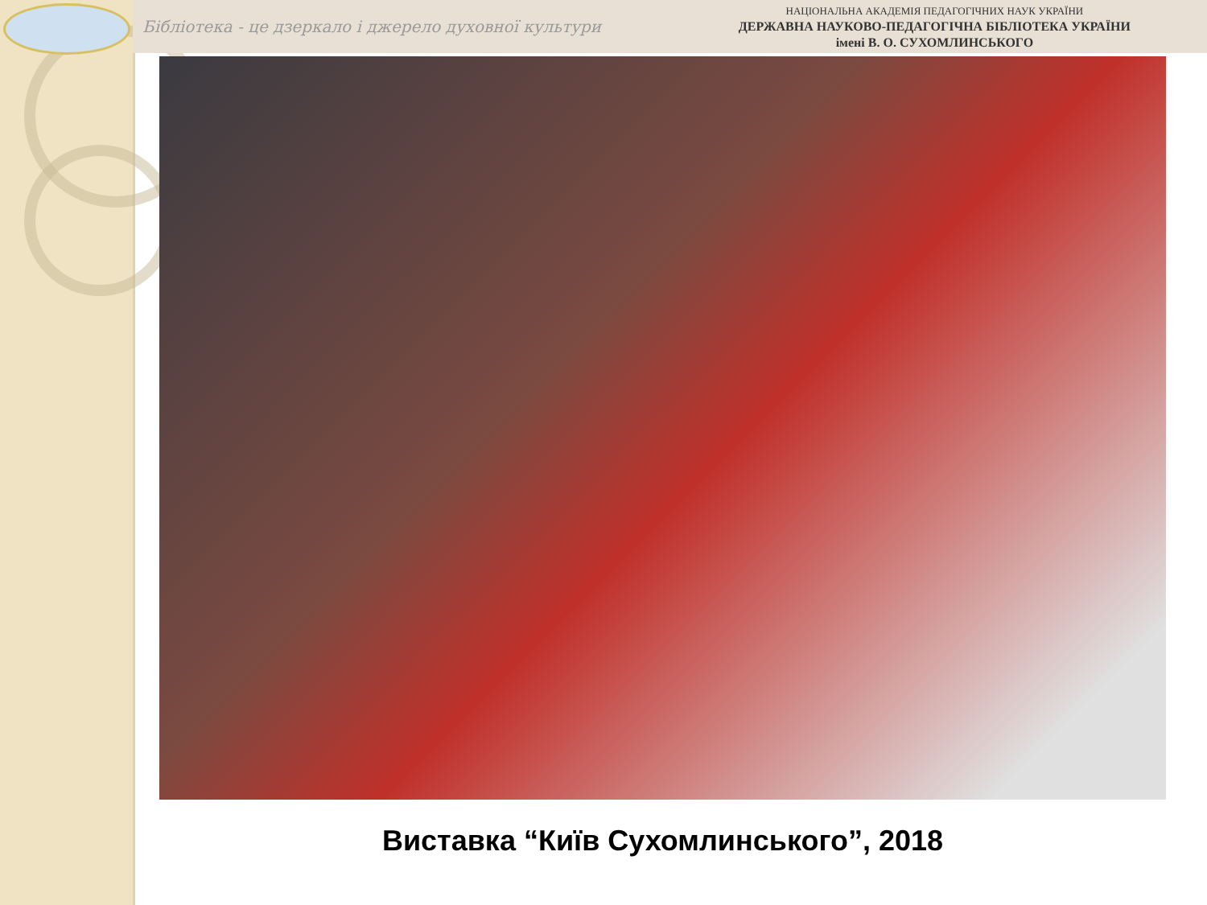Бібліотека - це дзеркало і джерело духовної культури
НАЦІОНАЛЬНА АКАДЕМІЯ ПЕДАГОГІЧНИХ НАУК УКРАЇНИ
ДЕРЖАВНА НАУКОВО-ПЕДАГОГІЧНА БІБЛІОТЕКА УКРАЇНИ
імені В. О. СУХОМЛИНСЬКОГО
Виставка “Київ Сухомлинського”, 2018